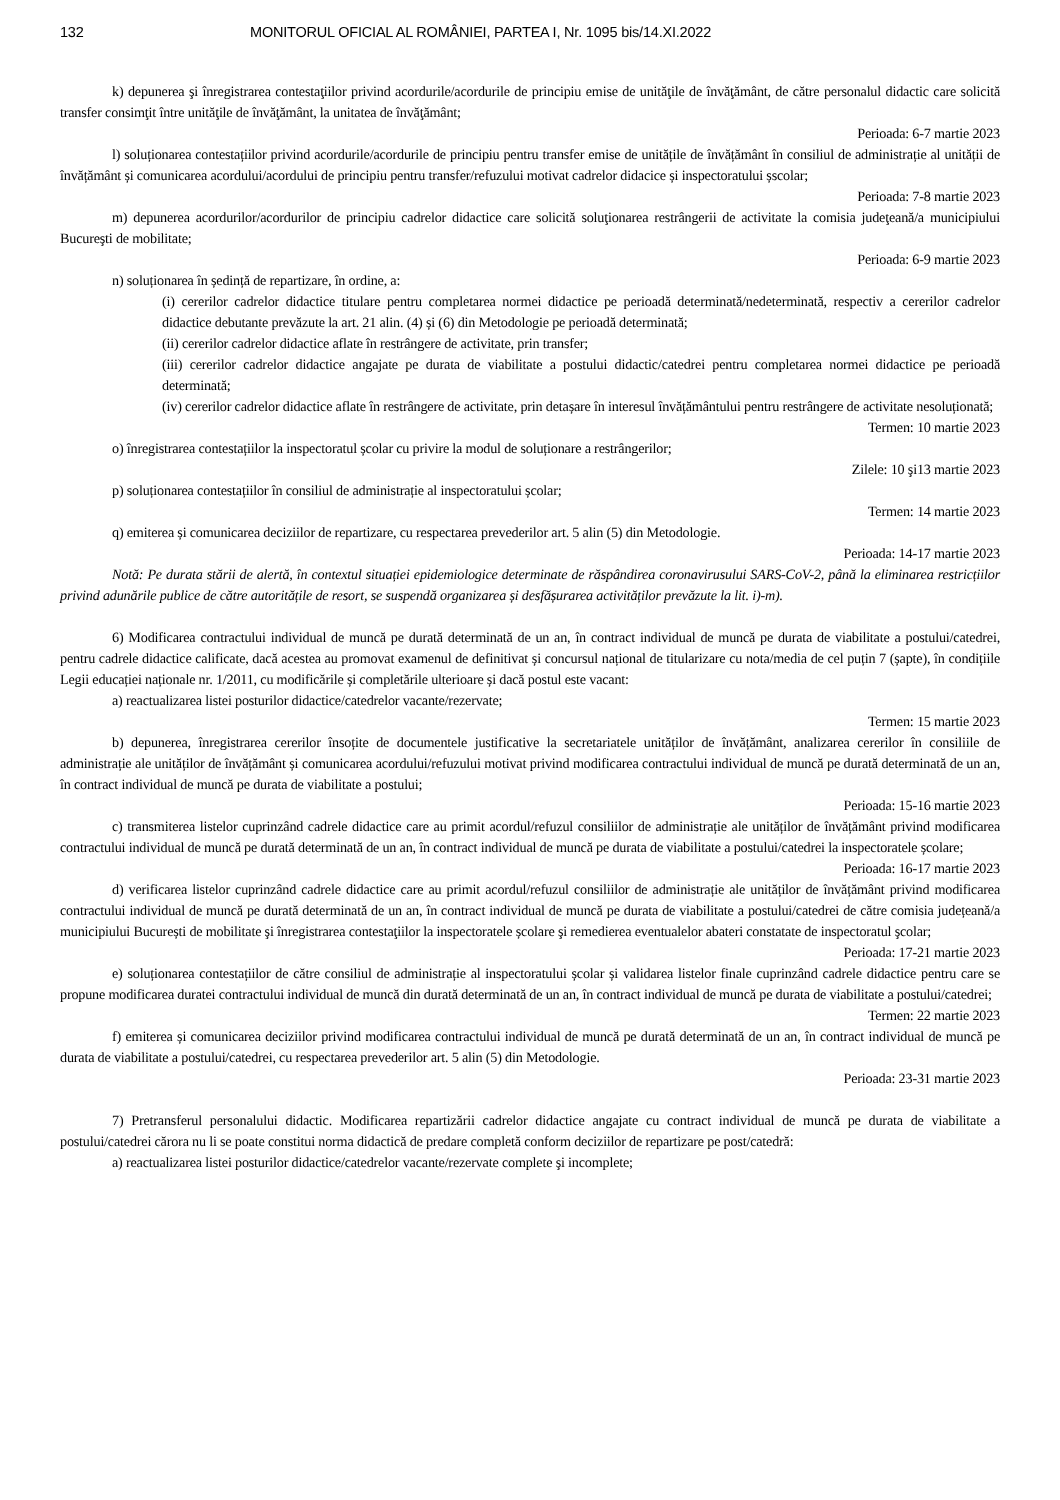132 MONITORUL OFICIAL AL ROMÂNIEI, PARTEA I, Nr. 1095 bis/14.XI.2022
k) depunerea şi înregistrarea contestaţiilor privind acordurile/acordurile de principiu emise de unităţile de învăţământ, de către personalul didactic care solicită transfer consimţit între unităţile de învăţământ, la unitatea de învăţământ;
Perioada: 6-7 martie 2023
l) soluționarea contestațiilor privind acordurile/acordurile de principiu pentru transfer emise de unitățile de învățământ în consiliul de administrație al unității de învățământ și comunicarea acordului/acordului de principiu pentru transfer/refuzului motivat cadrelor didacice și inspectoratului șscolar;
Perioada: 7-8 martie 2023
m) depunerea acordurilor/acordurilor de principiu cadrelor didactice care solicită soluţionarea restrângerii de activitate la comisia judeţeană/a municipiului Bucureşti de mobilitate;
Perioada: 6-9 martie 2023
n) soluționarea în ședință de repartizare, în ordine, a:
(i) cererilor cadrelor didactice titulare pentru completarea normei didactice pe perioadă determinată/nedeterminată, respectiv a cererilor cadrelor didactice debutante prevăzute la art. 21 alin. (4) și (6) din Metodologie pe perioadă determinată;
(ii) cererilor cadrelor didactice aflate în restrângere de activitate, prin transfer;
(iii) cererilor cadrelor didactice angajate pe durata de viabilitate a postului didactic/catedrei pentru completarea normei didactice pe perioadă determinată;
(iv) cererilor cadrelor didactice aflate în restrângere de activitate, prin detașare în interesul învățământului pentru restrângere de activitate nesoluționată;
Termen: 10 martie 2023
o) înregistrarea contestațiilor la inspectoratul școlar cu privire la modul de soluționare a restrângerilor;
Zilele: 10 şi13 martie 2023
p) soluționarea contestațiilor în consiliul de administrație al inspectoratului școlar;
Termen: 14 martie 2023
q) emiterea și comunicarea deciziilor de repartizare, cu respectarea prevederilor art. 5 alin (5) din Metodologie.
Perioada: 14-17 martie 2023
Notă: Pe durata stării de alertă, în contextul situației epidemiologice determinate de răspândirea coronavirusului SARS-CoV-2, până la eliminarea restricțiilor privind adunările publice de către autoritățile de resort, se suspendă organizarea și desfășurarea activităților prevăzute la lit. i)-m).
6) Modificarea contractului individual de muncă pe durată determinată de un an, în contract individual de muncă pe durata de viabilitate a postului/catedrei, pentru cadrele didactice calificate, dacă acestea au promovat examenul de definitivat și concursul național de titularizare cu nota/media de cel puțin 7 (șapte), în condițiile Legii educației naționale nr. 1/2011, cu modificările și completările ulterioare și dacă postul este vacant:
a) reactualizarea listei posturilor didactice/catedrelor vacante/rezervate;
Termen: 15 martie 2023
b) depunerea, înregistrarea cererilor însoțite de documentele justificative la secretariatele unităților de învățământ, analizarea cererilor în consiliile de administrație ale unităților de învățământ și comunicarea acordului/refuzului motivat privind modificarea contractului individual de muncă pe durată determinată de un an, în contract individual de muncă pe durata de viabilitate a postului;
Perioada: 15-16 martie 2023
c) transmiterea listelor cuprinzând cadrele didactice care au primit acordul/refuzul consiliilor de administrație ale unităților de învățământ privind modificarea contractului individual de muncă pe durată determinată de un an, în contract individual de muncă pe durata de viabilitate a postului/catedrei la inspectoratele școlare;
Perioada: 16-17 martie 2023
d) verificarea listelor cuprinzând cadrele didactice care au primit acordul/refuzul consiliilor de administrație ale unităților de învățământ privind modificarea contractului individual de muncă pe durată determinată de un an, în contract individual de muncă pe durata de viabilitate a postului/catedrei de către comisia județeană/a municipiului București de mobilitate şi înregistrarea contestaţiilor la inspectoratele școlare şi remedierea eventualelor abateri constatate de inspectoratul şcolar;
Perioada: 17-21 martie 2023
e) soluționarea contestațiilor de către consiliul de administrație al inspectoratului școlar și validarea listelor finale cuprinzând cadrele didactice pentru care se propune modificarea duratei contractului individual de muncă din durată determinată de un an, în contract individual de muncă pe durata de viabilitate a postului/catedrei;
Termen: 22 martie 2023
f) emiterea și comunicarea deciziilor privind modificarea contractului individual de muncă pe durată determinată de un an, în contract individual de muncă pe durata de viabilitate a postului/catedrei, cu respectarea prevederilor art. 5 alin (5) din Metodologie.
Perioada: 23-31 martie 2023
7) Pretransferul personalului didactic. Modificarea repartizării cadrelor didactice angajate cu contract individual de muncă pe durata de viabilitate a postului/catedrei cărora nu li se poate constitui norma didactică de predare completă conform deciziilor de repartizare pe post/catedră:
a) reactualizarea listei posturilor didactice/catedrelor vacante/rezervate complete şi incomplete;